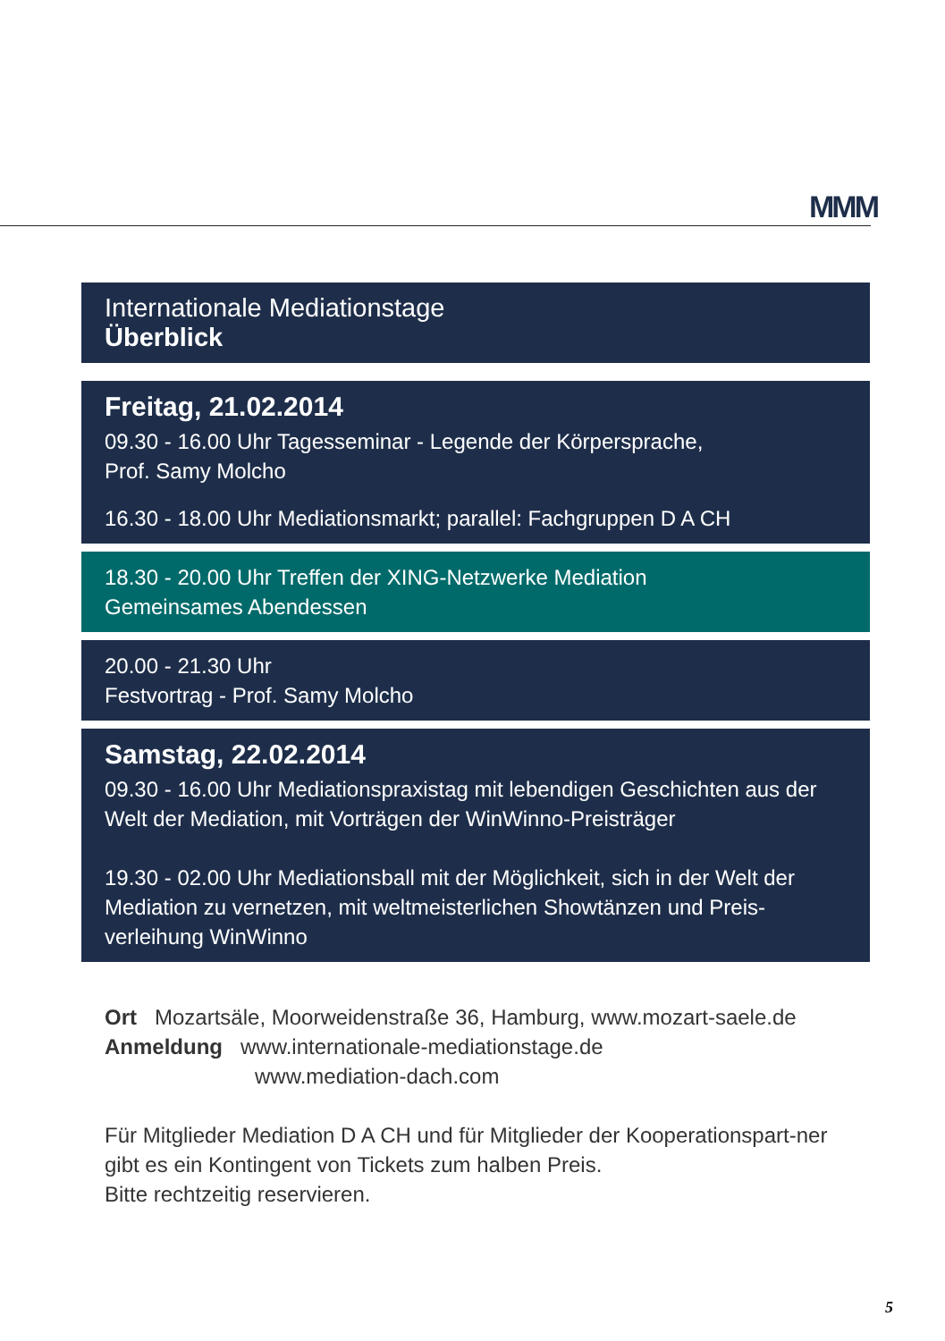MMM
Internationale Mediationstage
Überblick
Freitag, 21.02.2014
09.30 - 16.00 Uhr Tagesseminar - Legende der Körpersprache,
Prof. Samy Molcho
16.30 - 18.00 Uhr Mediationsmarkt; parallel: Fachgruppen D A CH
18.30 - 20.00 Uhr Treffen der XING-Netzwerke Mediation
Gemeinsames Abendessen
20.00 - 21.30 Uhr
Festvortrag - Prof. Samy Molcho
Samstag, 22.02.2014
09.30 - 16.00 Uhr Mediationspraxistag mit lebendigen Geschichten aus der Welt der Mediation, mit Vorträgen der WinWinno-Preisträger
19.30 - 02.00 Uhr Mediationsball mit der Möglichkeit, sich in der Welt der Mediation zu vernetzen, mit weltmeisterlichen Showtänzen und Preis-verleihung WinWinno
Ort Mozartsäle, Moorweidenstraße 36, Hamburg, www.mozart-saele.de
Anmeldung www.internationale-mediationstage.de
www.mediation-dach.com
Für Mitglieder Mediation D A CH und für Mitglieder der Kooperationspart-ner gibt es ein Kontingent von Tickets zum halben Preis.
Bitte rechtzeitig reservieren.
5